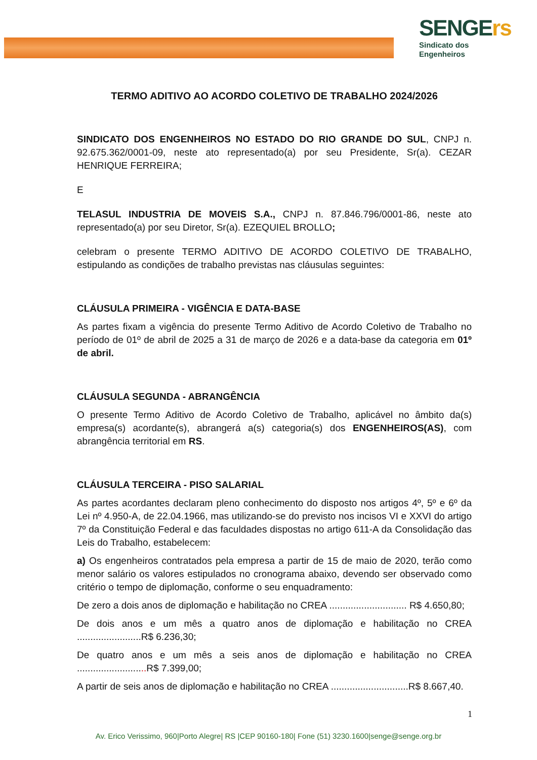SENGErs
Sindicato dos Engenheiros
TERMO ADITIVO AO ACORDO COLETIVO DE TRABALHO 2024/2026
SINDICATO DOS ENGENHEIROS NO ESTADO DO RIO GRANDE DO SUL, CNPJ n. 92.675.362/0001-09, neste ato representado(a) por seu Presidente, Sr(a). CEZAR HENRIQUE FERREIRA;
E
TELASUL INDUSTRIA DE MOVEIS S.A., CNPJ n. 87.846.796/0001-86, neste ato representado(a) por seu Diretor, Sr(a). EZEQUIEL BROLLO;
celebram o presente TERMO ADITIVO DE ACORDO COLETIVO DE TRABALHO, estipulando as condições de trabalho previstas nas cláusulas seguintes:
CLÁUSULA PRIMEIRA - VIGÊNCIA E DATA-BASE
As partes fixam a vigência do presente Termo Aditivo de Acordo Coletivo de Trabalho no período de 01º de abril de 2025 a 31 de março de 2026 e a data-base da categoria em 01º de abril.
CLÁUSULA SEGUNDA - ABRANGÊNCIA
O presente Termo Aditivo de Acordo Coletivo de Trabalho, aplicável no âmbito da(s) empresa(s) acordante(s), abrangerá a(s) categoria(s) dos ENGENHEIROS(AS), com abrangência territorial em RS.
CLÁUSULA TERCEIRA - PISO SALARIAL
As partes acordantes declaram pleno conhecimento do disposto nos artigos 4º, 5º e 6º da Lei nº 4.950-A, de 22.04.1966, mas utilizando-se do previsto nos incisos VI e XXVI do artigo 7º da Constituição Federal e das faculdades dispostas no artigo 611-A da Consolidação das Leis do Trabalho, estabelecem:
a) Os engenheiros contratados pela empresa a partir de 15 de maio de 2020, terão como menor salário os valores estipulados no cronograma abaixo, devendo ser observado como critério o tempo de diplomação, conforme o seu enquadramento:
De zero a dois anos de diplomação e habilitação no CREA ............................. R$ 4.650,80;
De dois anos e um mês a quatro anos de diplomação e habilitação no CREA ........................R$ 6.236,30;
De quatro anos e um mês a seis anos de diplomação e habilitação no CREA .......................... R$ 7.399,00;
A partir de seis anos de diplomação e habilitação no CREA .............................R$ 8.667,40.
1
Av. Erico Verissimo, 960|Porto Alegre| RS |CEP 90160-180| Fone (51) 3230.1600|senge@senge.org.br